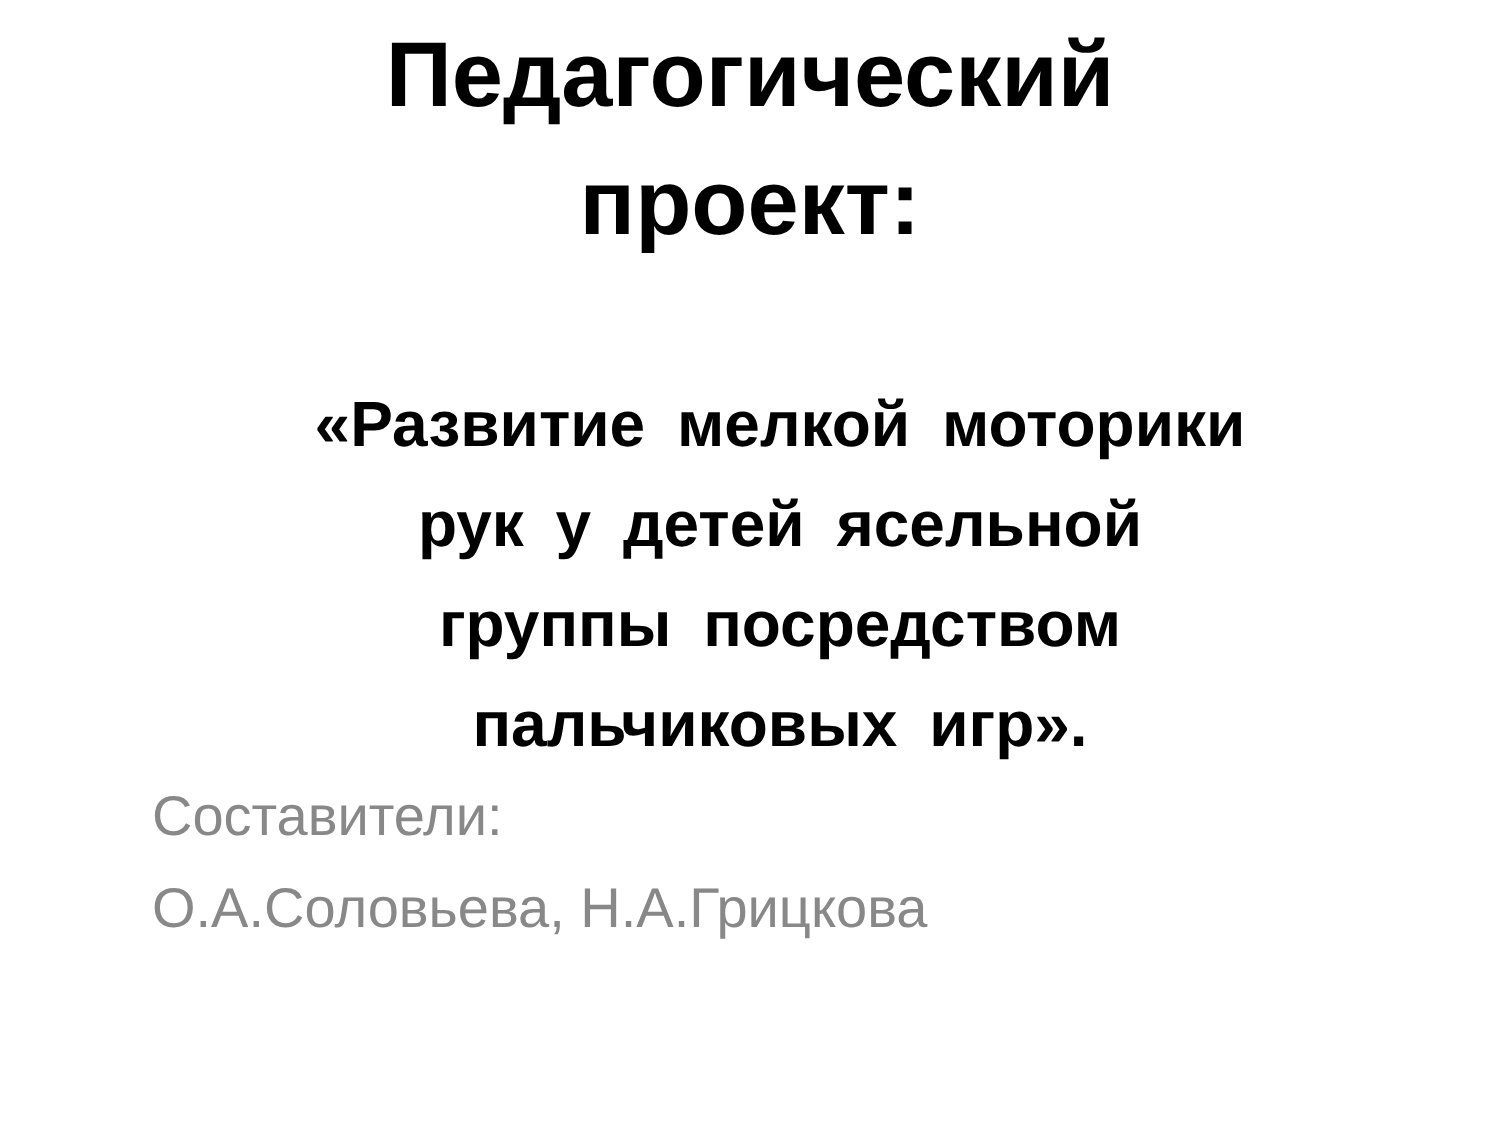Педагогический
проект:
«Развитие мелкой моторики
рук у детей ясельной
группы посредством
пальчиковых игр».
Составители:
О.А.Соловьева, Н.А.Грицкова